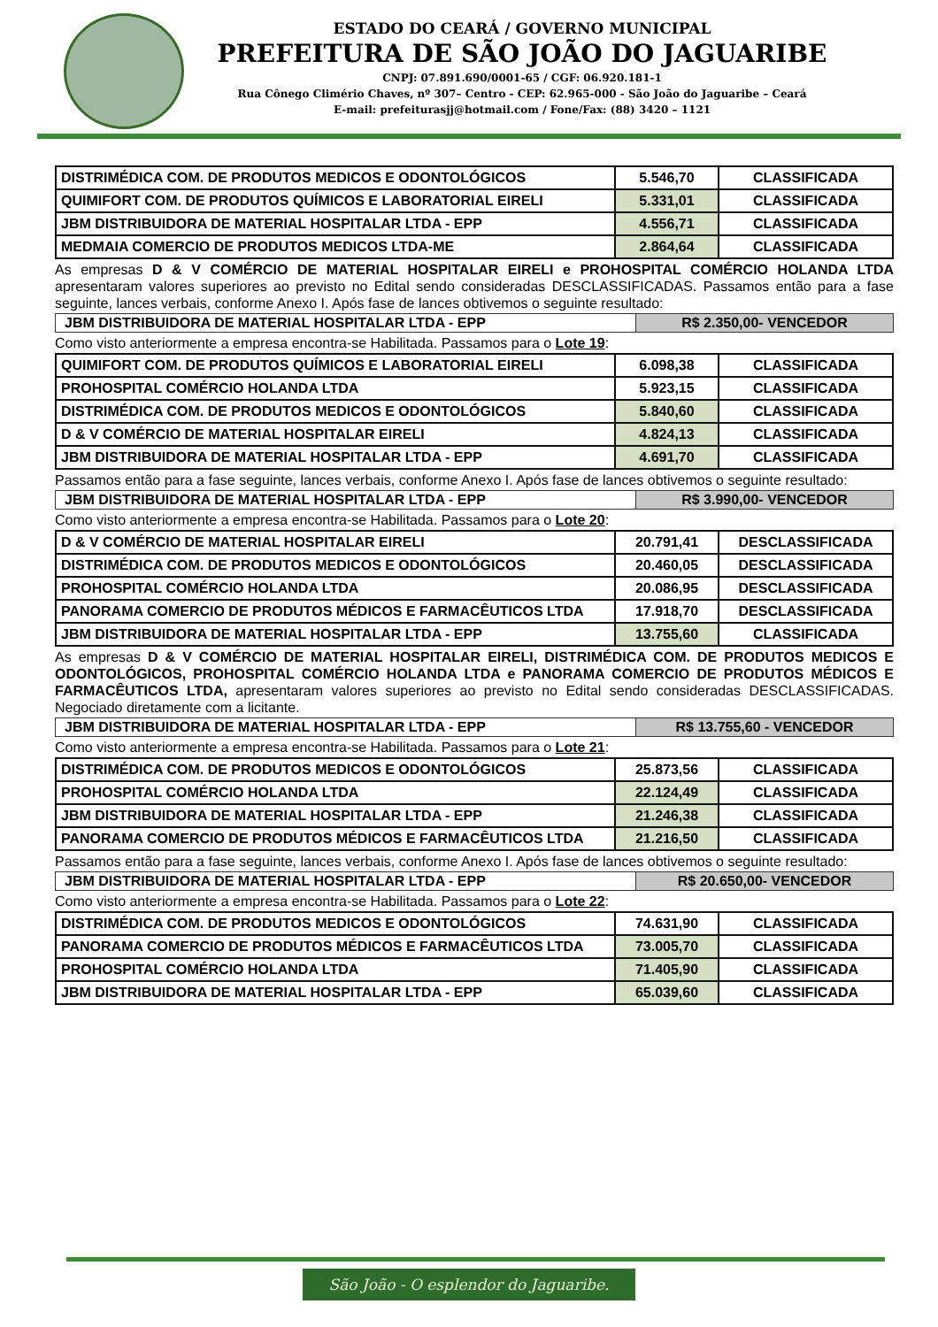ESTADO DO CEARÁ / GOVERNO MUNICIPAL
PREFEITURA DE SÃO JOÃO DO JAGUARIBE
CNPJ: 07.891.690/0001-65 / CGF: 06.920.181-1
Rua Cônego Climério Chaves, nº 307– Centro - CEP: 62.965-000 - São João do Jaguaribe – Ceará
E-mail: prefeiturasjj@hotmail.com / Fone/Fax: (88) 3420 – 1121
| DISTRIMÉDICA COM. DE PRODUTOS MEDICOS E ODONTOLÓGICOS | 5.546,70 | CLASSIFICADA |
| QUIMIFORT COM. DE PRODUTOS QUÍMICOS E LABORATORIAL EIRELI | 5.331,01 | CLASSIFICADA |
| JBM DISTRIBUIDORA DE MATERIAL HOSPITALAR LTDA - EPP | 4.556,71 | CLASSIFICADA |
| MEDMAIA COMERCIO DE PRODUTOS MEDICOS LTDA-ME | 2.864,64 | CLASSIFICADA |
As empresas D & V COMÉRCIO DE MATERIAL HOSPITALAR EIRELI e PROHOSPITAL COMÉRCIO HOLANDA LTDA apresentaram valores superiores ao previsto no Edital sendo consideradas DESCLASSIFICADAS. Passamos então para a fase seguinte, lances verbais, conforme Anexo I. Após fase de lances obtivemos o seguinte resultado:
| JBM DISTRIBUIDORA DE MATERIAL HOSPITALAR LTDA - EPP | R$ 2.350,00- VENCEDOR |
Como visto anteriormente a empresa encontra-se Habilitada. Passamos para o Lote 19:
| QUIMIFORT COM. DE PRODUTOS QUÍMICOS E LABORATORIAL EIRELI | 6.098,38 | CLASSIFICADA |
| PROHOSPITAL COMÉRCIO HOLANDA LTDA | 5.923,15 | CLASSIFICADA |
| DISTRIMÉDICA COM. DE PRODUTOS MEDICOS E ODONTOLÓGICOS | 5.840,60 | CLASSIFICADA |
| D & V COMÉRCIO DE MATERIAL HOSPITALAR EIRELI | 4.824,13 | CLASSIFICADA |
| JBM DISTRIBUIDORA DE MATERIAL HOSPITALAR LTDA - EPP | 4.691,70 | CLASSIFICADA |
Passamos então para a fase seguinte, lances verbais, conforme Anexo I. Após fase de lances obtivemos o seguinte resultado:
| JBM DISTRIBUIDORA DE MATERIAL HOSPITALAR LTDA - EPP | R$ 3.990,00- VENCEDOR |
Como visto anteriormente a empresa encontra-se Habilitada. Passamos para o Lote 20:
| D & V COMÉRCIO DE MATERIAL HOSPITALAR EIRELI | 20.791,41 | DESCLASSIFICADA |
| DISTRIMÉDICA COM. DE PRODUTOS MEDICOS E ODONTOLÓGICOS | 20.460,05 | DESCLASSIFICADA |
| PROHOSPITAL COMÉRCIO HOLANDA LTDA | 20.086,95 | DESCLASSIFICADA |
| PANORAMA COMERCIO DE PRODUTOS MÉDICOS E FARMACÊUTICOS LTDA | 17.918,70 | DESCLASSIFICADA |
| JBM DISTRIBUIDORA DE MATERIAL HOSPITALAR LTDA - EPP | 13.755,60 | CLASSIFICADA |
As empresas D & V COMÉRCIO DE MATERIAL HOSPITALAR EIRELI, DISTRIMÉDICA COM. DE PRODUTOS MEDICOS E ODONTOLÓGICOS, PROHOSPITAL COMÉRCIO HOLANDA LTDA e PANORAMA COMERCIO DE PRODUTOS MÉDICOS E FARMACÊUTICOS LTDA, apresentaram valores superiores ao previsto no Edital sendo consideradas DESCLASSIFICADAS. Negociado diretamente com a licitante.
| JBM DISTRIBUIDORA DE MATERIAL HOSPITALAR LTDA - EPP | R$ 13.755,60 - VENCEDOR |
Como visto anteriormente a empresa encontra-se Habilitada. Passamos para o Lote 21:
| DISTRIMÉDICA COM. DE PRODUTOS MEDICOS E ODONTOLÓGICOS | 25.873,56 | CLASSIFICADA |
| PROHOSPITAL COMÉRCIO HOLANDA LTDA | 22.124,49 | CLASSIFICADA |
| JBM DISTRIBUIDORA DE MATERIAL HOSPITALAR LTDA - EPP | 21.246,38 | CLASSIFICADA |
| PANORAMA COMERCIO DE PRODUTOS MÉDICOS E FARMACÊUTICOS LTDA | 21.216,50 | CLASSIFICADA |
Passamos então para a fase seguinte, lances verbais, conforme Anexo I. Após fase de lances obtivemos o seguinte resultado:
| JBM DISTRIBUIDORA DE MATERIAL HOSPITALAR LTDA - EPP | R$ 20.650,00- VENCEDOR |
Como visto anteriormente a empresa encontra-se Habilitada. Passamos para o Lote 22:
| DISTRIMÉDICA COM. DE PRODUTOS MEDICOS E ODONTOLÓGICOS | 74.631,90 | CLASSIFICADA |
| PANORAMA COMERCIO DE PRODUTOS MÉDICOS E FARMACÊUTICOS LTDA | 73.005,70 | CLASSIFICADA |
| PROHOSPITAL COMÉRCIO HOLANDA LTDA | 71.405,90 | CLASSIFICADA |
| JBM DISTRIBUIDORA DE MATERIAL HOSPITALAR LTDA - EPP | 65.039,60 | CLASSIFICADA |
São João - O esplendor do Jaguaribe.